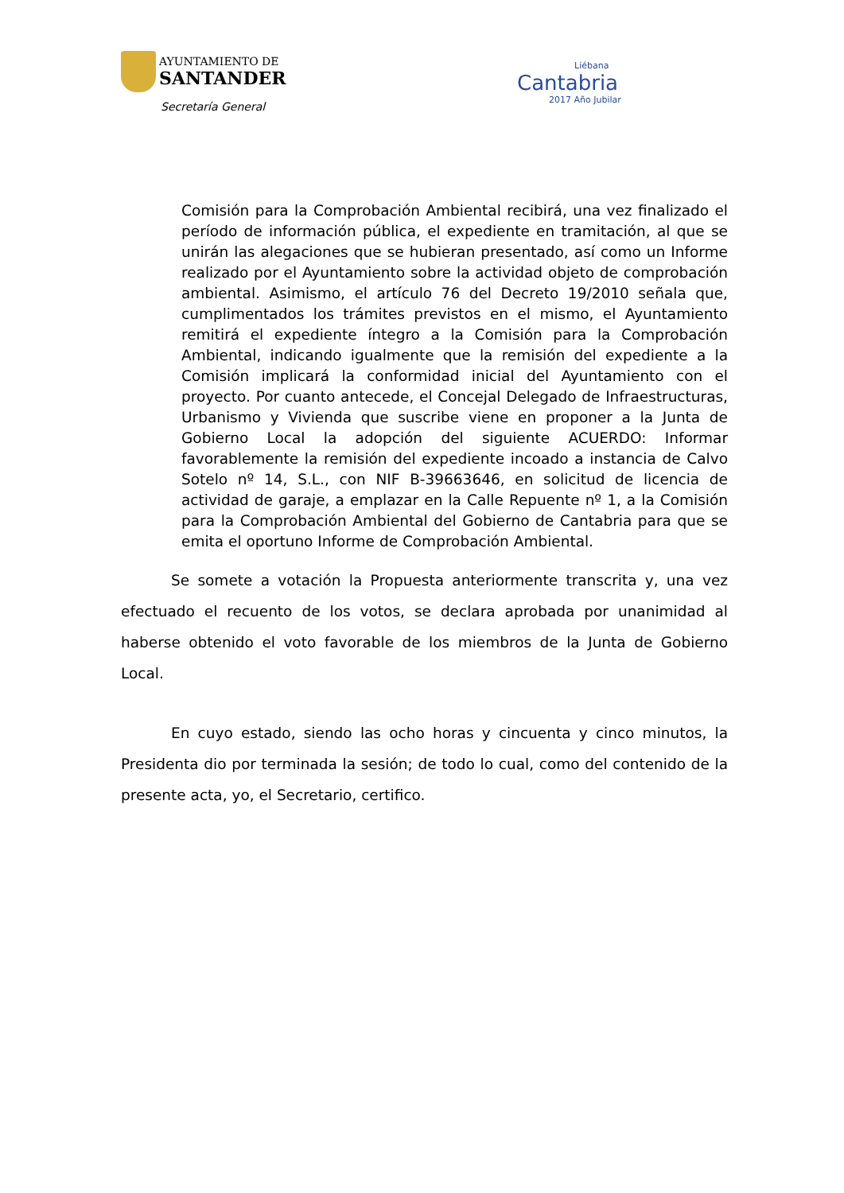AYUNTAMIENTO DE
SANTANDER
Secretaría General
Liébana
Cantabria
2017 Año Jubilar
Comisión para la Comprobación Ambiental recibirá, una vez finalizado el período de información pública, el expediente en tramitación, al que se unirán las alegaciones que se hubieran presentado, así como un Informe realizado por el Ayuntamiento sobre la actividad objeto de comprobación ambiental. Asimismo, el artículo 76 del Decreto 19/2010 señala que, cumplimentados los trámites previstos en el mismo, el Ayuntamiento remitirá el expediente íntegro a la Comisión para la Comprobación Ambiental, indicando igualmente que la remisión del expediente a la Comisión implicará la conformidad inicial del Ayuntamiento con el proyecto. Por cuanto antecede, el Concejal Delegado de Infraestructuras, Urbanismo y Vivienda que suscribe viene en proponer a la Junta de Gobierno Local la adopción del siguiente ACUERDO: Informar favorablemente la remisión del expediente incoado a instancia de Calvo Sotelo nº 14, S.L., con NIF B-39663646, en solicitud de licencia de actividad de garaje, a emplazar en la Calle Repuente nº 1, a la Comisión para la Comprobación Ambiental del Gobierno de Cantabria para que se emita el oportuno Informe de Comprobación Ambiental.
Se somete a votación la Propuesta anteriormente transcrita y, una vez efectuado el recuento de los votos, se declara aprobada por unanimidad al haberse obtenido el voto favorable de los miembros de la Junta de Gobierno Local.
En cuyo estado, siendo las ocho horas y cincuenta y cinco minutos, la Presidenta dio por terminada la sesión; de todo lo cual, como del contenido de la presente acta, yo, el Secretario, certifico.